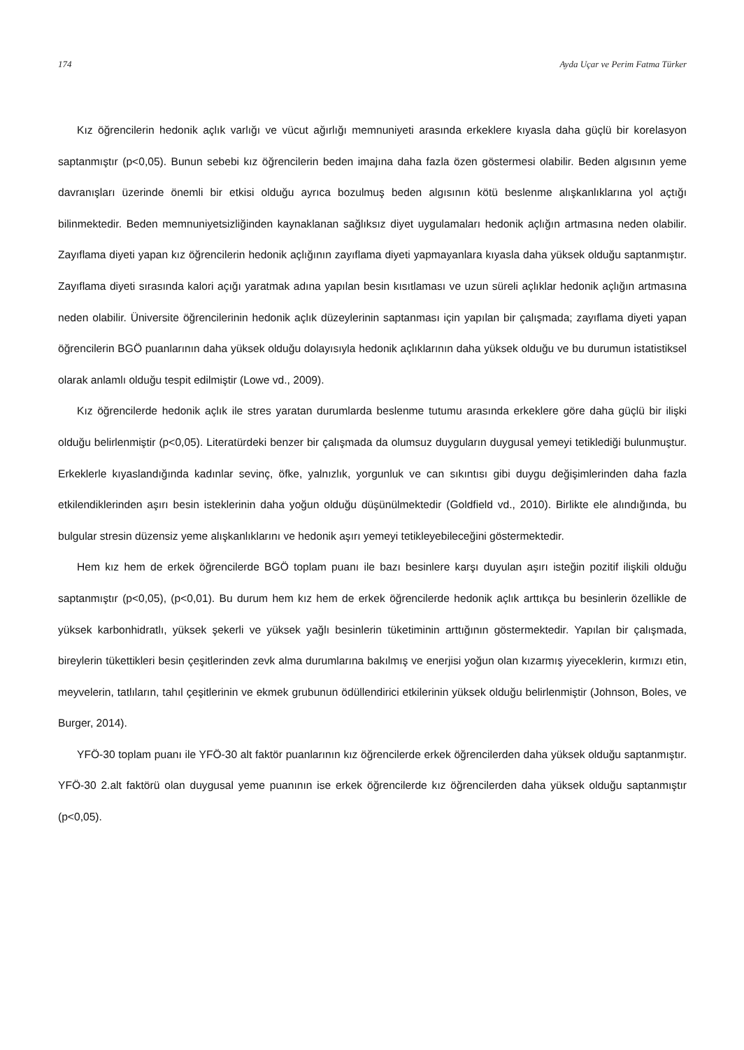174 Ayda Uçar ve Perim Fatma Türker
Kız öğrencilerin hedonik açlık varlığı ve vücut ağırlığı memnuniyeti arasında erkeklere kıyasla daha güçlü bir korelasyon saptanmıştır (p<0,05). Bunun sebebi kız öğrencilerin beden imajına daha fazla özen göstermesi olabilir. Beden algısının yeme davranışları üzerinde önemli bir etkisi olduğu ayrıca bozulmuş beden algısının kötü beslenme alışkanlıklarına yol açtığı bilinmektedir. Beden memnuniyetsizliğinden kaynaklanan sağlıksız diyet uygulamaları hedonik açlığın artmasına neden olabilir. Zayıflama diyeti yapan kız öğrencilerin hedonik açlığının zayıflama diyeti yapmayanlara kıyasla daha yüksek olduğu saptanmıştır. Zayıflama diyeti sırasında kalori açığı yaratmak adına yapılan besin kısıtlaması ve uzun süreli açlıklar hedonik açlığın artmasına neden olabilir. Üniversite öğrencilerinin hedonik açlık düzeylerinin saptanması için yapılan bir çalışmada; zayıflama diyeti yapan öğrencilerin BGÖ puanlarının daha yüksek olduğu dolayısıyla hedonik açlıklarının daha yüksek olduğu ve bu durumun istatistiksel olarak anlamlı olduğu tespit edilmiştir (Lowe vd., 2009).
Kız öğrencilerde hedonik açlık ile stres yaratan durumlarda beslenme tutumu arasında erkeklere göre daha güçlü bir ilişki olduğu belirlenmiştir (p<0,05). Literatürdeki benzer bir çalışmada da olumsuz duyguların duygusal yemeyi tetiklediği bulunmuştur. Erkeklerle kıyaslandığında kadınlar sevinç, öfke, yalnızlık, yorgunluk ve can sıkıntısı gibi duygu değişimlerinden daha fazla etkilendiklerinden aşırı besin isteklerinin daha yoğun olduğu düşünülmektedir (Goldfield vd., 2010). Birlikte ele alındığında, bu bulgular stresin düzensiz yeme alışkanlıklarını ve hedonik aşırı yemeyi tetikleyebileceğini göstermektedir.
Hem kız hem de erkek öğrencilerde BGÖ toplam puanı ile bazı besinlere karşı duyulan aşırı isteğin pozitif ilişkili olduğu saptanmıştır (p<0,05), (p<0,01). Bu durum hem kız hem de erkek öğrencilerde hedonik açlık arttıkça bu besinlerin özellikle de yüksek karbonhidratlı, yüksek şekerli ve yüksek yağlı besinlerin tüketiminin arttığının göstermektedir. Yapılan bir çalışmada, bireylerin tükettikleri besin çeşitlerinden zevk alma durumlarına bakılmış ve enerjisi yoğun olan kızarmış yiyeceklerin, kırmızı etin, meyvelerin, tatlıların, tahıl çeşitlerinin ve ekmek grubunun ödüllendirici etkilerinin yüksek olduğu belirlenmiştir (Johnson, Boles, ve Burger, 2014).
YFÖ-30 toplam puanı ile YFÖ-30 alt faktör puanlarının kız öğrencilerde erkek öğrencilerden daha yüksek olduğu saptanmıştır. YFÖ-30 2.alt faktörü olan duygusal yeme puanının ise erkek öğrencilerde kız öğrencilerden daha yüksek olduğu saptanmıştır (p<0,05).